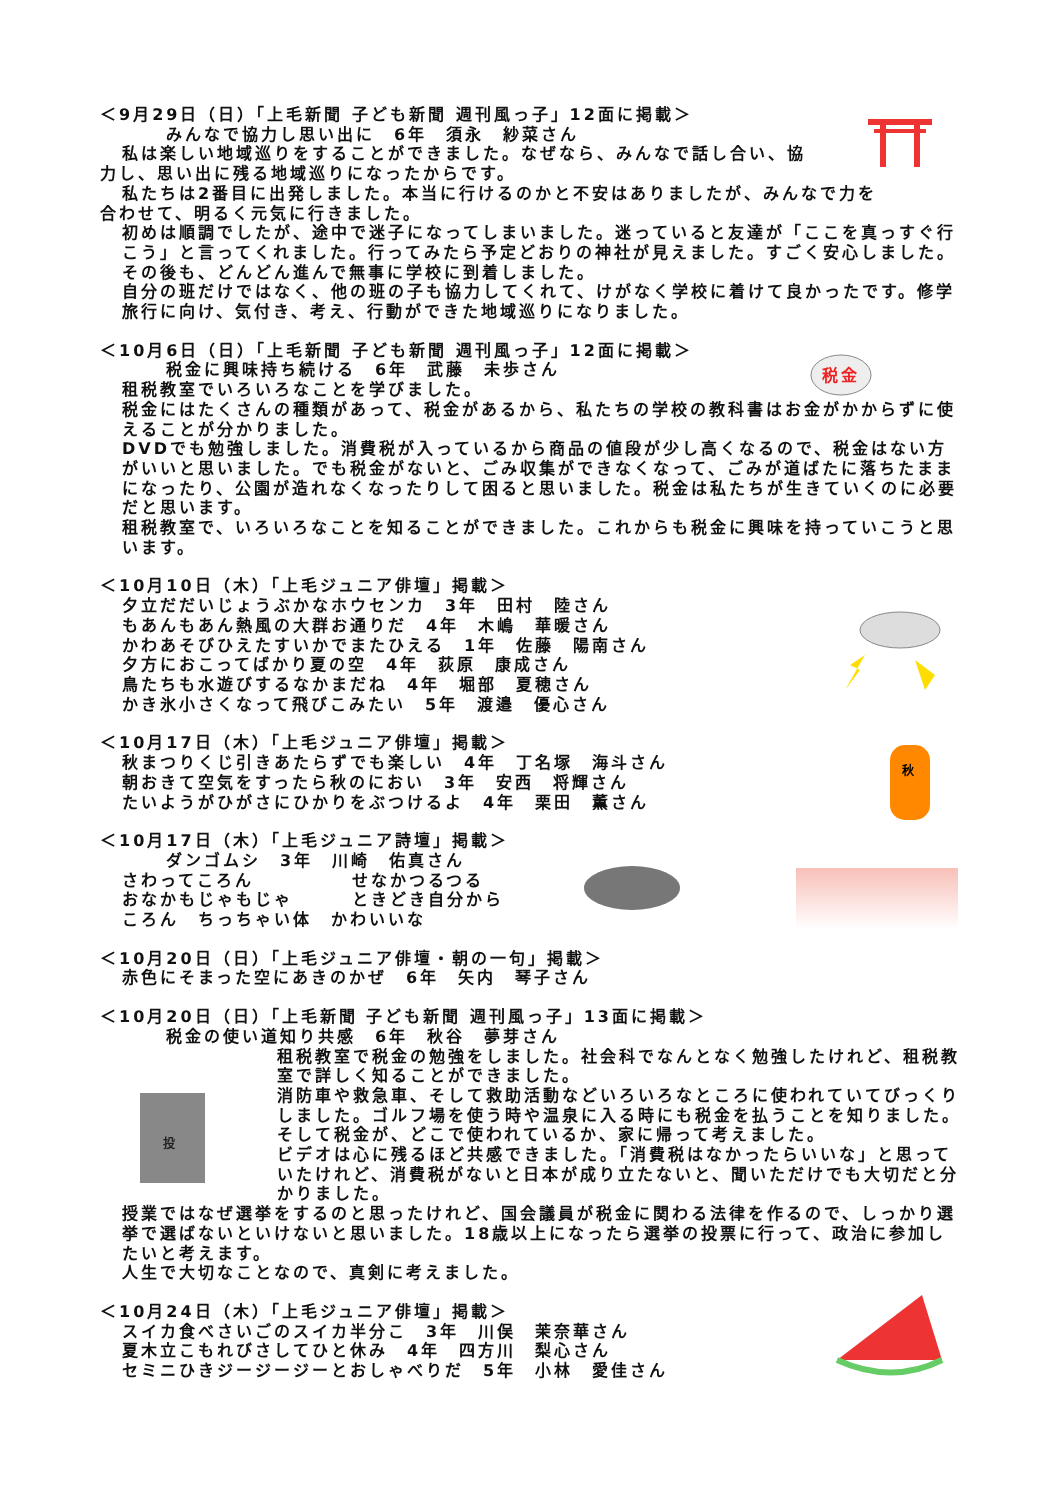税金
秋
投
＜9月29日（日）「上毛新聞 子ども新聞 週刊風っ子」12面に掲載＞
みんなで協力し思い出に　6年　須永　紗菜さん
私は楽しい地域巡りをすることができました。なぜなら、みんなで話し合い、協
力し、思い出に残る地域巡りになったからです。
私たちは2番目に出発しました。本当に行けるのかと不安はありましたが、みんなで力を
合わせて、明るく元気に行きました。
初めは順調でしたが、途中で迷子になってしまいました。迷っていると友達が「ここを真っすぐ行こう」と言ってくれました。行ってみたら予定どおりの神社が見えました。すごく安心しました。その後も、どんどん進んで無事に学校に到着しました。
自分の班だけではなく、他の班の子も協力してくれて、けがなく学校に着けて良かったです。修学旅行に向け、気付き、考え、行動ができた地域巡りになりました。
＜10月6日（日）「上毛新聞 子ども新聞 週刊風っ子」12面に掲載＞
税金に興味持ち続ける　6年　武藤　未歩さん
租税教室でいろいろなことを学びました。
税金にはたくさんの種類があって、税金があるから、私たちの学校の教科書はお金がかからずに使えることが分かりました。
DVDでも勉強しました。消費税が入っているから商品の値段が少し高くなるので、税金はない方がいいと思いました。でも税金がないと、ごみ収集ができなくなって、ごみが道ばたに落ちたままになったり、公園が造れなくなったりして困ると思いました。税金は私たちが生きていくのに必要だと思います。
租税教室で、いろいろなことを知ることができました。これからも税金に興味を持っていこうと思います。
＜10月10日（木）「上毛ジュニア俳壇」掲載＞
夕立だだいじょうぶかなホウセンカ　3年　田村　陸さん
もあんもあん熱風の大群お通りだ　4年　木嶋　華暖さん
かわあそびひえたすいかでまたひえる　1年　佐藤　陽南さん
夕方におこってばかり夏の空　4年　荻原　康成さん
鳥たちも水遊びするなかまだね　4年　堀部　夏穂さん
かき氷小さくなって飛びこみたい　5年　渡邉　優心さん
＜10月17日（木）「上毛ジュニア俳壇」掲載＞
秋まつりくじ引きあたらずでも楽しい　4年　丁名塚　海斗さん
朝おきて空気をすったら秋のにおい　3年　安西　将輝さん
たいようがひがさにひかりをぶつけるよ　4年　栗田　薫さん
＜10月17日（木）「上毛ジュニア詩壇」掲載＞
ダンゴムシ　3年　川崎　佑真さん
さわってころん せなかつるつる
おなかもじゃもじゃ ときどき自分から
ころん　ちっちゃい体　かわいいな
＜10月20日（日）「上毛ジュニア俳壇・朝の一句」掲載＞
赤色にそまった空にあきのかぜ　6年　矢内　琴子さん
＜10月20日（日）「上毛新聞 子ども新聞 週刊風っ子」13面に掲載＞
税金の使い道知り共感　6年　秋谷　夢芽さん
租税教室で税金の勉強をしました。社会科でなんとなく勉強したけれど、租税教室で詳しく知ることができました。
消防車や救急車、そして救助活動などいろいろなところに使われていてびっくりしました。ゴルフ場を使う時や温泉に入る時にも税金を払うことを知りました。そして税金が、どこで使われているか、家に帰って考えました。
ビデオは心に残るほど共感できました。「消費税はなかったらいいな」と思っていたけれど、消費税がないと日本が成り立たないと、聞いただけでも大切だと分かりました。
授業ではなぜ選挙をするのと思ったけれど、国会議員が税金に関わる法律を作るので、しっかり選挙で選ばないといけないと思いました。18歳以上になったら選挙の投票に行って、政治に参加したいと考えます。
人生で大切なことなので、真剣に考えました。
＜10月24日（木）「上毛ジュニア俳壇」掲載＞
スイカ食べさいごのスイカ半分こ　3年　川俣　茉奈華さん
夏木立こもれびさしてひと休み　4年　四方川　梨心さん
セミニひきジージージーとおしゃべりだ　5年　小林　愛佳さん